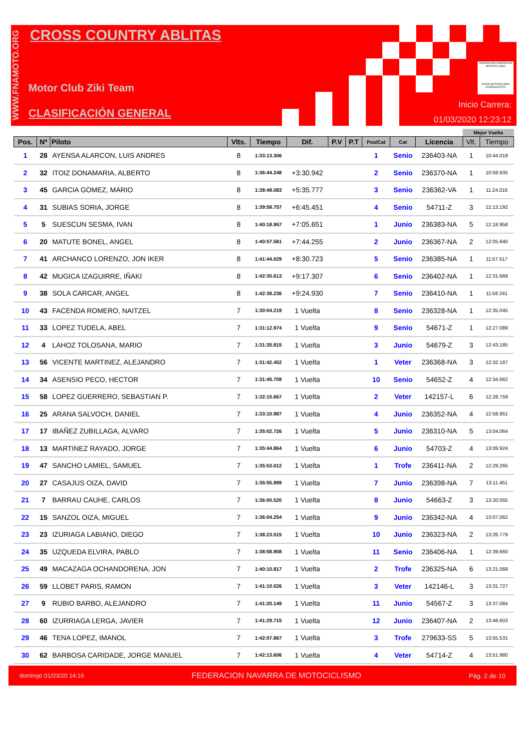WWW.FNAMOTO.ORG
CROSS COUNTRY ABLITAS
Motor Club Ziki Team
CLASIFICACIÓN GENERAL
FEDERACIÓN NAVARRA DE MOTOCICLISMO
NAFAR MOTOZIKLISMO FEDERAKUNTZA
Inicio Carrera:
01/03/2020 12:23:12
| | | | | | | | | | | | Mejor Vuelta | |
| --- | --- | --- | --- | --- | --- | --- | --- | --- | --- | --- | --- | --- |
| Pos. | Nº | Piloto | Vlts. | Tiempo | Dif. | P.V | P.T | Pos/Cat | Cat | Licencia | Vlt. | Tiempo |
| 1 | 28 | AYENSA ALARCON, LUIS ANDRES | 8 | 1:33:13.306 | | | | 1 | Senio | 236403-NA | 1 | 10:44.019 |
| 2 | 32 | ITOIZ DONAMARIA, ALBERTO | 8 | 1:36:44.248 | +3:30.942 | | | 2 | Senio | 236370-NA | 1 | 10:59.935 |
| 3 | 45 | GARCIA GOMEZ, MARIO | 8 | 1:38:49.083 | +5:35.777 | | | 3 | Senio | 236362-VA | 1 | 11:24.016 |
| 4 | 31 | SUBIAS SORIA, JORGE | 8 | 1:39:58.757 | +6:45.451 | | | 4 | Senio | 54711-Z | 3 | 12:13.192 |
| 5 | 5 | SUESCUN SESMA, IVAN | 8 | 1:40:18.957 | +7:05.651 | | | 1 | Junio | 236383-NA | 5 | 12:18.958 |
| 6 | 20 | MATUTE BONEL, ANGEL | 8 | 1:40:57.561 | +7:44.255 | | | 2 | Junio | 236367-NA | 2 | 12:05.940 |
| 7 | 41 | ARCHANCO LORENZO, JON IKER | 8 | 1:41:44.029 | +8:30.723 | | | 5 | Senio | 236385-NA | 1 | 11:57.517 |
| 8 | 42 | MUGICA IZAGUIRRE, IÑAKI | 8 | 1:42:30.613 | +9:17.307 | | | 6 | Senio | 236402-NA | 1 | 12:31.669 |
| 9 | 38 | SOLA CARCAR, ANGEL | 8 | 1:42:38.236 | +9:24.930 | | | 7 | Senio | 236410-NA | 1 | 11:58.241 |
| 10 | 43 | FACENDA ROMERO, NAITZEL | 7 | 1:30:04.219 | 1 Vuelta | | | 8 | Senio | 236328-NA | 1 | 12:35.045 |
| 11 | 33 | LOPEZ TUDELA, ABEL | 7 | 1:31:12.974 | 1 Vuelta | | | 9 | Senio | 54671-Z | 1 | 12:27.089 |
| 12 | 4 | LAHOZ TOLOSANA, MARIO | 7 | 1:31:35.815 | 1 Vuelta | | | 3 | Junio | 54679-Z | 3 | 12:43.185 |
| 13 | 56 | VICENTE MARTINEZ, ALEJANDRO | 7 | 1:31:42.452 | 1 Vuelta | | | 1 | Veter | 236368-NA | 3 | 12:32.187 |
| 14 | 34 | ASENSIO PECO, HECTOR | 7 | 1:31:45.708 | 1 Vuelta | | | 10 | Senio | 54652-Z | 4 | 12:34.662 |
| 15 | 58 | LOPEZ GUERRERO, SEBASTIAN P. | 7 | 1:32:15.667 | 1 Vuelta | | | 2 | Veter | 142157-L | 6 | 12:28.759 |
| 16 | 25 | ARANA SALVOCH, DANIEL | 7 | 1:33:10.987 | 1 Vuelta | | | 4 | Junio | 236352-NA | 4 | 12:58.951 |
| 17 | 17 | IBAÑEZ ZUBILLAGA, ALVARO | 7 | 1:35:02.726 | 1 Vuelta | | | 5 | Junio | 236310-NA | 5 | 13:04.064 |
| 18 | 13 | MARTINEZ RAYADO, JORGE | 7 | 1:35:44.864 | 1 Vuelta | | | 6 | Junio | 54703-Z | 4 | 13:09.924 |
| 19 | 47 | SANCHO LAMIEL, SAMUEL | 7 | 1:35:53.012 | 1 Vuelta | | | 1 | Trofe | 236411-NA | 2 | 12:29.265 |
| 20 | 27 | CASAJUS OIZA, DAVID | 7 | 1:35:55.899 | 1 Vuelta | | | 7 | Junio | 236398-NA | 7 | 13:11.451 |
| 21 | 7 | BARRAU CAUHE, CARLOS | 7 | 1:36:00.520 | 1 Vuelta | | | 8 | Junio | 54663-Z | 3 | 13:20.055 |
| 22 | 15 | SANZOL OIZA, MIGUEL | 7 | 1:36:04.254 | 1 Vuelta | | | 9 | Junio | 236342-NA | 4 | 13:07.062 |
| 23 | 23 | IZURIAGA LABIANO, DIEGO | 7 | 1:38:23.515 | 1 Vuelta | | | 10 | Junio | 236323-NA | 2 | 13:26.779 |
| 24 | 35 | UZQUEDA ELVIRA, PABLO | 7 | 1:38:58.908 | 1 Vuelta | | | 11 | Senio | 236406-NA | 1 | 12:39.660 |
| 25 | 49 | MACAZAGA OCHANDORENA, JON | 7 | 1:40:10.817 | 1 Vuelta | | | 2 | Trofe | 236325-NA | 6 | 13:21.069 |
| 26 | 59 | LLOBET PARIS, RAMON | 7 | 1:41:10.026 | 1 Vuelta | | | 3 | Veter | 142146-L | 3 | 13:31.727 |
| 27 | 9 | RUBIO BARBO, ALEJANDRO | 7 | 1:41:20.149 | 1 Vuelta | | | 11 | Junio | 54567-Z | 3 | 13:37.084 |
| 28 | 60 | IZURRIAGA LERGA, JAVIER | 7 | 1:41:29.715 | 1 Vuelta | | | 12 | Junio | 236407-NA | 2 | 13:48.603 |
| 29 | 46 | TENA LOPEZ, IMANOL | 7 | 1:42:07.867 | 1 Vuelta | | | 3 | Trofe | 279633-SS | 5 | 13:55.531 |
| 30 | 62 | BARBOSA CARIDADE, JORGE MANUEL | 7 | 1:42:13.606 | 1 Vuelta | | | 4 | Veter | 54714-Z | 4 | 13:51.980 |
domingo 01/03/20 14:16 FEDERACION NAVARRA DE MOTOCICLISMO Pág. 2 de 10